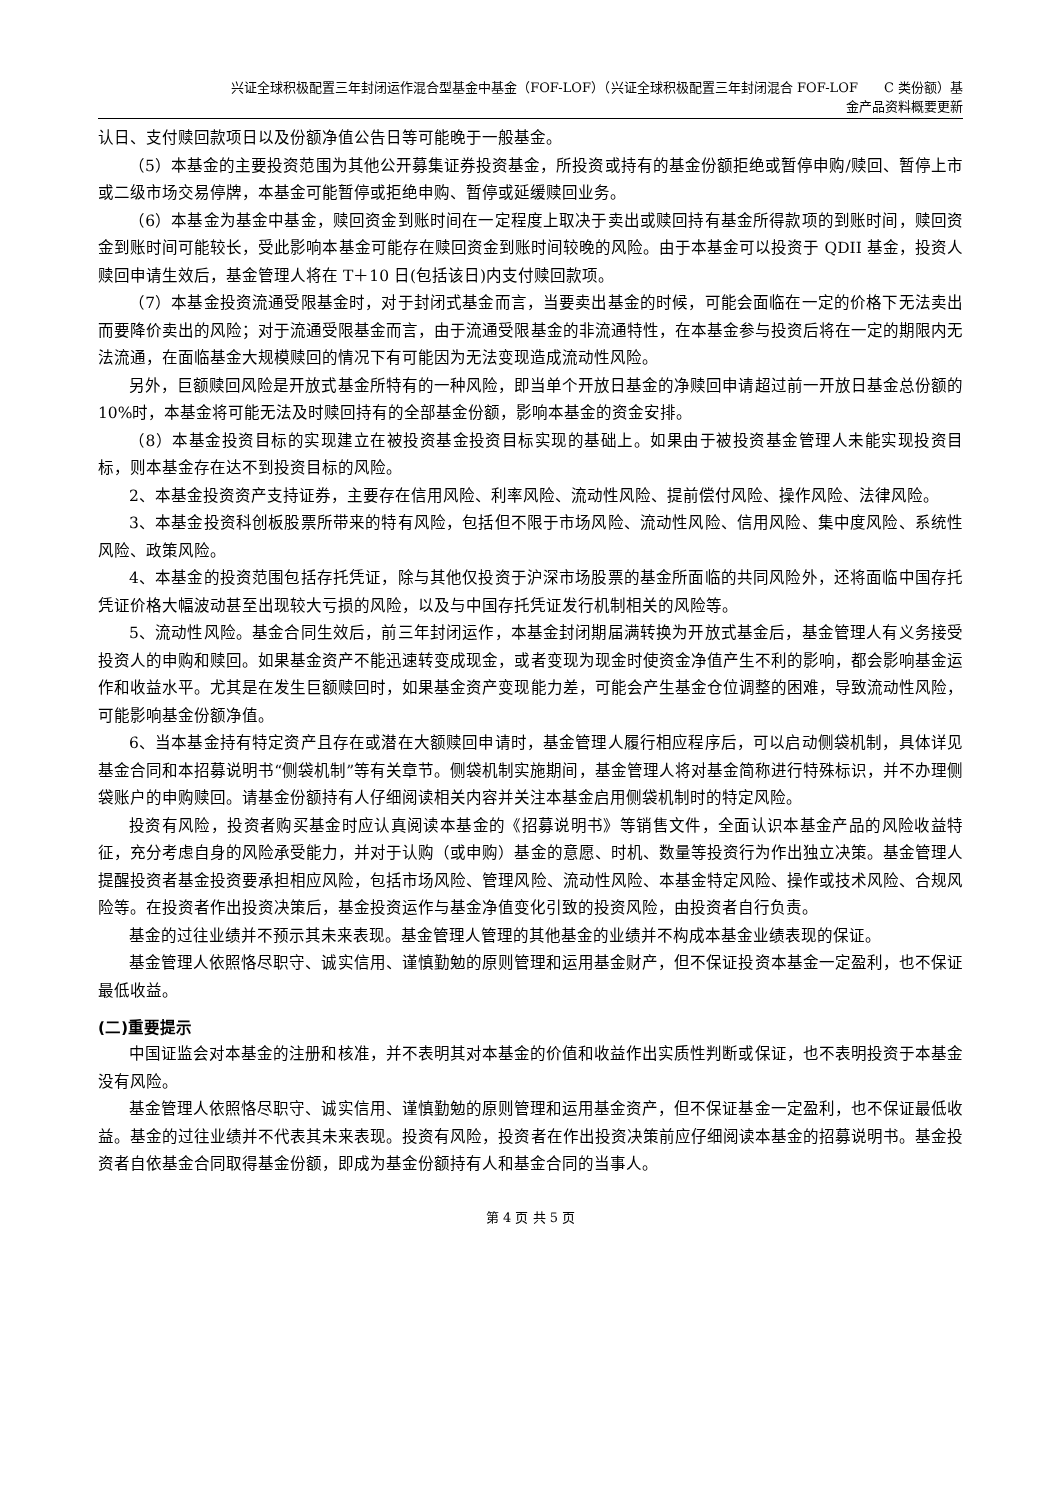兴证全球积极配置三年封闭运作混合型基金中基金（FOF-LOF）（兴证全球积极配置三年封闭混合 FOF-LOF　　C 类份额）基
金产品资料概要更新
认日、支付赎回款项日以及份额净值公告日等可能晚于一般基金。
（5）本基金的主要投资范围为其他公开募集证券投资基金，所投资或持有的基金份额拒绝或暂停申购/赎回、暂停上市或二级市场交易停牌，本基金可能暂停或拒绝申购、暂停或延缓赎回业务。
（6）本基金为基金中基金，赎回资金到账时间在一定程度上取决于卖出或赎回持有基金所得款项的到账时间，赎回资金到账时间可能较长，受此影响本基金可能存在赎回资金到账时间较晚的风险。由于本基金可以投资于 QDII 基金，投资人赎回申请生效后，基金管理人将在 T＋10 日(包括该日)内支付赎回款项。
（7）本基金投资流通受限基金时，对于封闭式基金而言，当要卖出基金的时候，可能会面临在一定的价格下无法卖出而要降价卖出的风险；对于流通受限基金而言，由于流通受限基金的非流通特性，在本基金参与投资后将在一定的期限内无法流通，在面临基金大规模赎回的情况下有可能因为无法变现造成流动性风险。
另外，巨额赎回风险是开放式基金所特有的一种风险，即当单个开放日基金的净赎回申请超过前一开放日基金总份额的 10%时，本基金将可能无法及时赎回持有的全部基金份额，影响本基金的资金安排。
（8）本基金投资目标的实现建立在被投资基金投资目标实现的基础上。如果由于被投资基金管理人未能实现投资目标，则本基金存在达不到投资目标的风险。
2、本基金投资资产支持证券，主要存在信用风险、利率风险、流动性风险、提前偿付风险、操作风险、法律风险。
3、本基金投资科创板股票所带来的特有风险，包括但不限于市场风险、流动性风险、信用风险、集中度风险、系统性风险、政策风险。
4、本基金的投资范围包括存托凭证，除与其他仅投资于沪深市场股票的基金所面临的共同风险外，还将面临中国存托凭证价格大幅波动甚至出现较大亏损的风险，以及与中国存托凭证发行机制相关的风险等。
5、流动性风险。基金合同生效后，前三年封闭运作，本基金封闭期届满转换为开放式基金后，基金管理人有义务接受投资人的申购和赎回。如果基金资产不能迅速转变成现金，或者变现为现金时使资金净值产生不利的影响，都会影响基金运作和收益水平。尤其是在发生巨额赎回时，如果基金资产变现能力差，可能会产生基金仓位调整的困难，导致流动性风险，可能影响基金份额净值。
6、当本基金持有特定资产且存在或潜在大额赎回申请时，基金管理人履行相应程序后，可以启动侧袋机制，具体详见基金合同和本招募说明书“侧袋机制”等有关章节。侧袋机制实施期间，基金管理人将对基金简称进行特殊标识，并不办理侧袋账户的申购赎回。请基金份额持有人仔细阅读相关内容并关注本基金启用侧袋机制时的特定风险。
投资有风险，投资者购买基金时应认真阅读本基金的《招募说明书》等销售文件，全面认识本基金产品的风险收益特征，充分考虑自身的风险承受能力，并对于认购（或申购）基金的意愿、时机、数量等投资行为作出独立决策。基金管理人提醒投资者基金投资要承担相应风险，包括市场风险、管理风险、流动性风险、本基金特定风险、操作或技术风险、合规风险等。在投资者作出投资决策后，基金投资运作与基金净值变化引致的投资风险，由投资者自行负责。
基金的过往业绩并不预示其未来表现。基金管理人管理的其他基金的业绩并不构成本基金业绩表现的保证。
基金管理人依照恪尽职守、诚实信用、谨慎勤勉的原则管理和运用基金财产，但不保证投资本基金一定盈利，也不保证最低收益。
(二)重要提示
中国证监会对本基金的注册和核准，并不表明其对本基金的价值和收益作出实质性判断或保证，也不表明投资于本基金没有风险。
基金管理人依照恪尽职守、诚实信用、谨慎勤勉的原则管理和运用基金资产，但不保证基金一定盈利，也不保证最低收益。基金的过往业绩并不代表其未来表现。投资有风险，投资者在作出投资决策前应仔细阅读本基金的招募说明书。基金投资者自依基金合同取得基金份额，即成为基金份额持有人和基金合同的当事人。
第 4 页 共 5 页